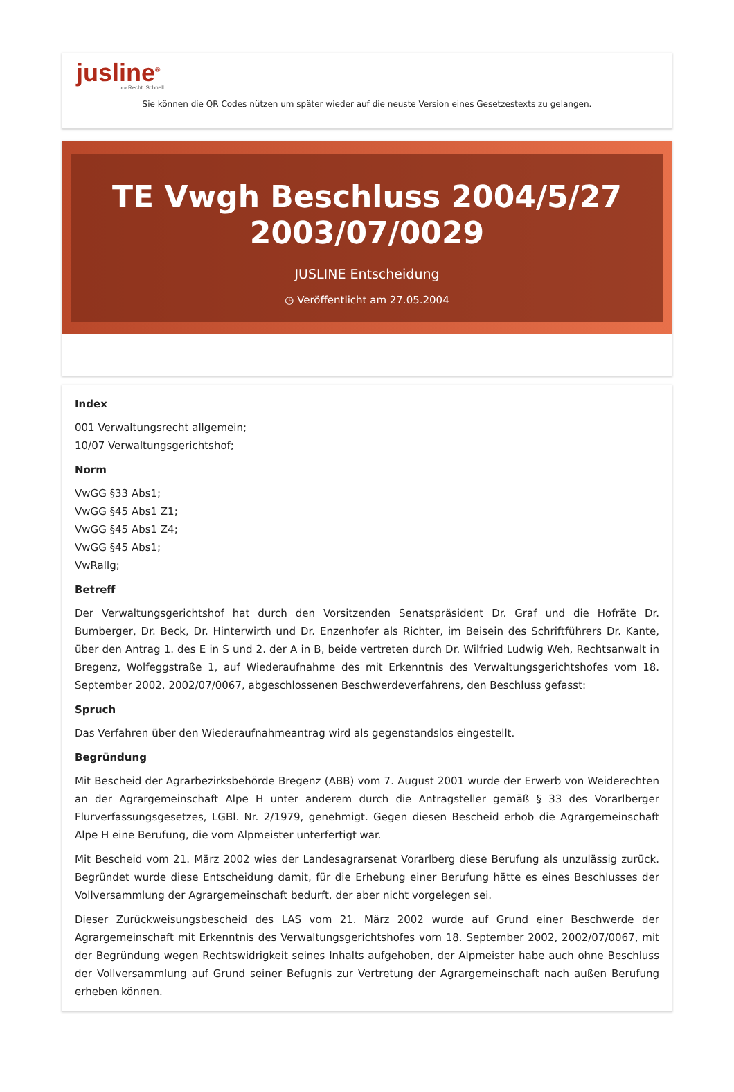jusline<sup>®</sup>
»» Recht. Schnell
Sie können die QR Codes nützen um später wieder auf die neuste Version eines Gesetzestexts zu gelangen.
TE Vwgh Beschluss 2004/5/27 2003/07/0029
JUSLINE Entscheidung
◷ Veröffentlicht am 27.05.2004
Index
001 Verwaltungsrecht allgemein;
10/07 Verwaltungsgerichtshof;
Norm
VwGG §33 Abs1;
VwGG §45 Abs1 Z1;
VwGG §45 Abs1 Z4;
VwGG §45 Abs1;
VwRallg;
Betreff
Der Verwaltungsgerichtshof hat durch den Vorsitzenden Senatspräsident Dr. Graf und die Hofräte Dr. Bumberger, Dr. Beck, Dr. Hinterwirth und Dr. Enzenhofer als Richter, im Beisein des Schriftführers Dr. Kante, über den Antrag 1. des E in S und 2. der A in B, beide vertreten durch Dr. Wilfried Ludwig Weh, Rechtsanwalt in Bregenz, Wolfeggstraße 1, auf Wiederaufnahme des mit Erkenntnis des Verwaltungsgerichtshofes vom 18. September 2002, 2002/07/0067, abgeschlossenen Beschwerdeverfahrens, den Beschluss gefasst:
Spruch
Das Verfahren über den Wiederaufnahmeantrag wird als gegenstandslos eingestellt.
Begründung
Mit Bescheid der Agrarbezirksbehörde Bregenz (ABB) vom 7. August 2001 wurde der Erwerb von Weiderechten an der Agrargemeinschaft Alpe H unter anderem durch die Antragsteller gemäß § 33 des Vorarlberger Flurverfassungsgesetzes, LGBl. Nr. 2/1979, genehmigt. Gegen diesen Bescheid erhob die Agrargemeinschaft Alpe H eine Berufung, die vom Alpmeister unterfertigt war.
Mit Bescheid vom 21. März 2002 wies der Landesagrarsenat Vorarlberg diese Berufung als unzulässig zurück. Begründet wurde diese Entscheidung damit, für die Erhebung einer Berufung hätte es eines Beschlusses der Vollversammlung der Agrargemeinschaft bedurft, der aber nicht vorgelegen sei.
Dieser Zurückweisungsbescheid des LAS vom 21. März 2002 wurde auf Grund einer Beschwerde der Agrargemeinschaft mit Erkenntnis des Verwaltungsgerichtshofes vom 18. September 2002, 2002/07/0067, mit der Begründung wegen Rechtswidrigkeit seines Inhalts aufgehoben, der Alpmeister habe auch ohne Beschluss der Vollversammlung auf Grund seiner Befugnis zur Vertretung der Agrargemeinschaft nach außen Berufung erheben können.